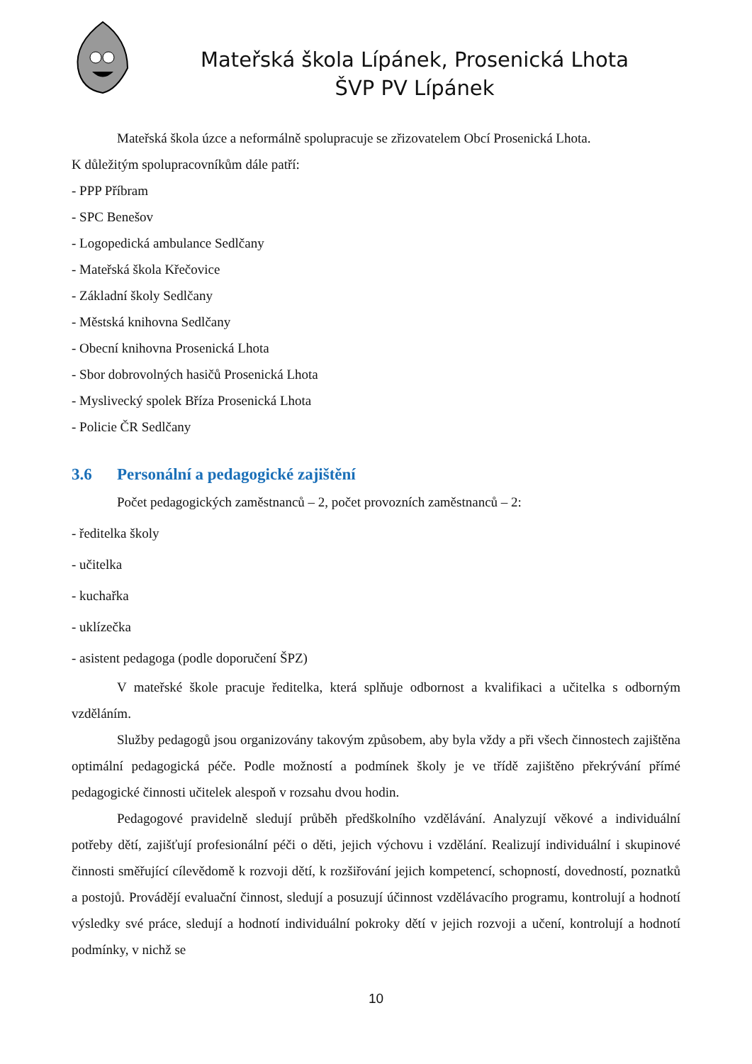Mateřská škola Lípánek, Prosenická Lhota
ŠVP PV Lípánek
Mateřská škola úzce a neformálně spolupracuje se zřizovatelem Obcí Prosenická Lhota.
K důležitým spolupracovníkům dále patří:
- PPP Příbram
- SPC Benešov
- Logopedická ambulance Sedlčany
- Mateřská škola Křečovice
- Základní školy Sedlčany
- Městská knihovna Sedlčany
- Obecní knihovna Prosenická Lhota
- Sbor dobrovolných hasičů Prosenická Lhota
- Myslivecký spolek Bříza Prosenická Lhota
- Policie ČR Sedlčany
3.6 Personální a pedagogické zajištění
Počet pedagogických zaměstnanců – 2, počet provozních zaměstnanců – 2:
- ředitelka školy
- učitelka
- kuchařka
- uklízečka
- asistent pedagoga (podle doporučení ŠPZ)
V mateřské škole pracuje ředitelka, která splňuje odbornost a kvalifikaci a učitelka s odborným vzděláním.
Služby pedagogů jsou organizovány takovým způsobem, aby byla vždy a při všech činnostech zajištěna optimální pedagogická péče. Podle možností a podmínek školy je ve třídě zajištěno překrývání přímé pedagogické činnosti učitelek alespoň v rozsahu dvou hodin.
Pedagogové pravidelně sledují průběh předškolního vzdělávání. Analyzují věkové a individuální potřeby dětí, zajišťují profesionální péči o děti, jejich výchovu i vzdělání. Realizují individuální i skupinové činnosti směřující cílevědomě k rozvoji dětí, k rozšiřování jejich kompetencí, schopností, dovedností, poznatků a postojů. Provádějí evaluační činnost, sledují a posuzují účinnost vzdělávacího programu, kontrolují a hodnotí výsledky své práce, sledují a hodnotí individuální pokroky dětí v jejich rozvoji a učení, kontrolují a hodnotí podmínky, v nichž se
10